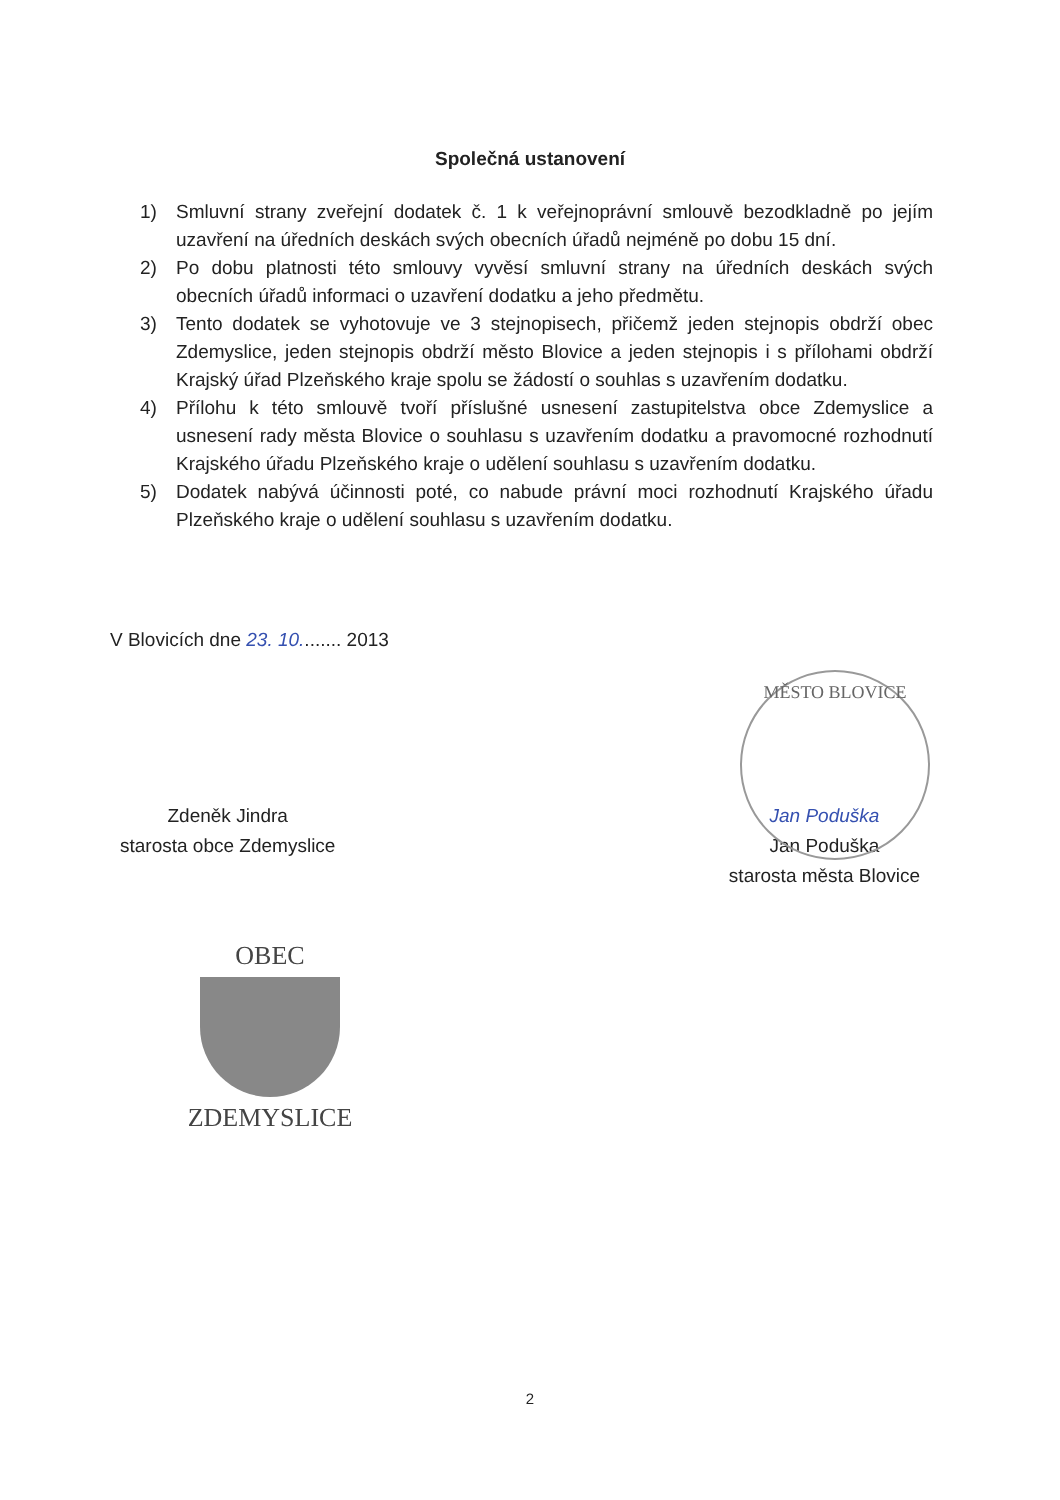Společná ustanovení
1) Smluvní strany zveřejní dodatek č. 1 k veřejnoprávní smlouvě bezodkladně po jejím uzavření na úředních deskách svých obecních úřadů nejméně po dobu 15 dní.
2) Po dobu platnosti této smlouvy vyvěsí smluvní strany na úředních deskách svých obecních úřadů informaci o uzavření dodatku a jeho předmětu.
3) Tento dodatek se vyhotovuje ve 3 stejnopisech, přičemž jeden stejnopis obdrží obec Zdemyslice, jeden stejnopis obdrží město Blovice a jeden stejnopis i s přílohami obdrží Krajský úřad Plzeňského kraje spolu se žádostí o souhlas s uzavřením dodatku.
4) Přílohu k této smlouvě tvoří příslušné usnesení zastupitelstva obce Zdemyslice a usnesení rady města Blovice o souhlasu s uzavřením dodatku a pravomocné rozhodnutí Krajského úřadu Plzeňského kraje o udělení souhlasu s uzavřením dodatku.
5) Dodatek nabývá účinnosti poté, co nabude právní moci rozhodnutí Krajského úřadu Plzeňského kraje o udělení souhlasu s uzavřením dodatku.
V Blovicích dne 23. 10........ 2013
MĚSTO BLOVICE
Zdeněk Jindra
starosta obce Zdemyslice
Jan Poduška
Jan Poduška
starosta města Blovice
OBEC
ZDEMYSLICE
2